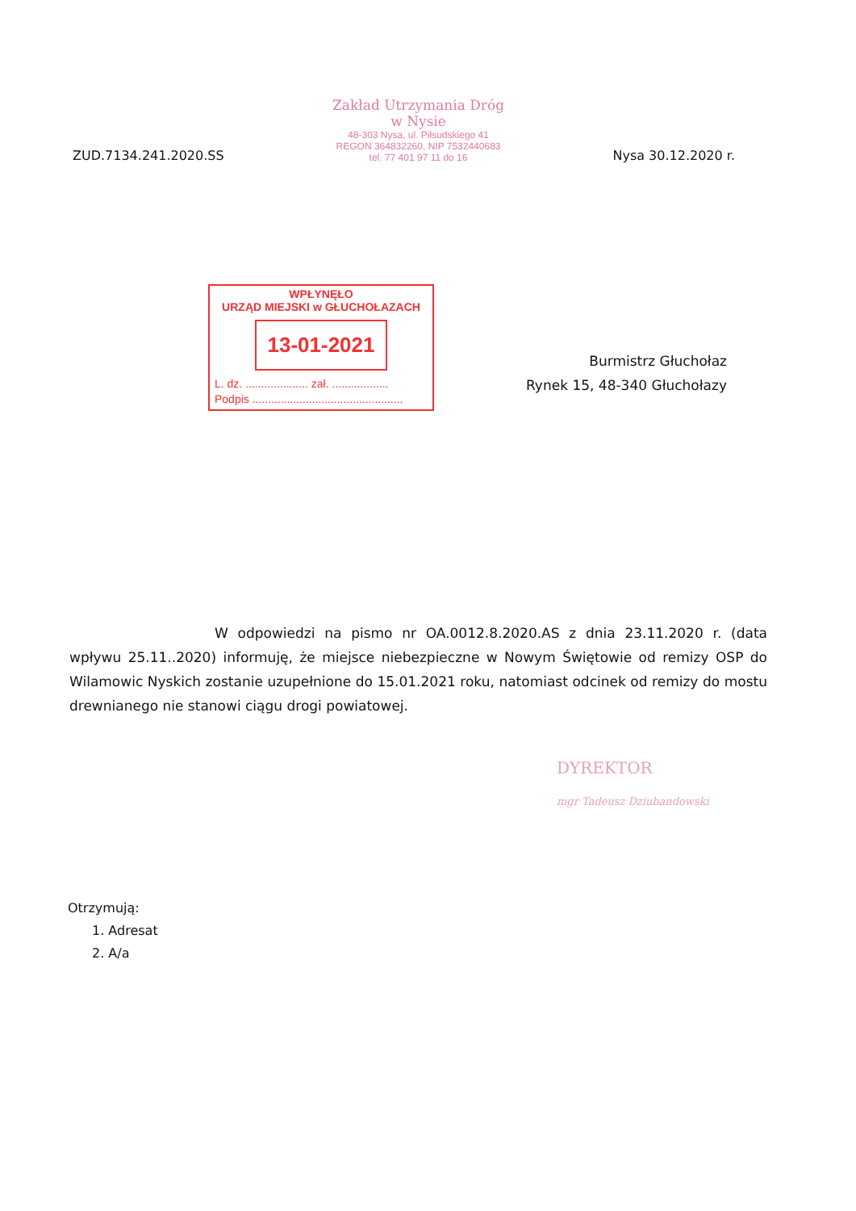ZUD.7134.241.2020.SS
Zakład Utrzymania Dróg
w Nysie
48-303 Nysa, ul. Piłsudskiego 41
REGON 364832260, NIP 7532440683
tel. 77 401 97 11 do 16
Nysa 30.12.2020 r.
WPŁYNĘŁO
URZĄD MIEJSKI w GŁUCHOŁAZACH
13-01-2021
L. dz. .................... zał. ..................
Podpis ................................................
Burmistrz Głuchołaz
Rynek 15, 48-340 Głuchołazy
W odpowiedzi na pismo nr OA.0012.8.2020.AS z dnia 23.11.2020 r. (data wpływu 25.11..2020) informuję, że miejsce niebezpieczne w Nowym Świętowie od remizy OSP do Wilamowic Nyskich zostanie uzupełnione do 15.01.2021 roku, natomiast odcinek od remizy do mostu drewnianego nie stanowi ciągu drogi powiatowej.
DYREKTOR
mgr Tadeusz Dziubandowski
Otrzymują:
1. Adresat
2. A/a